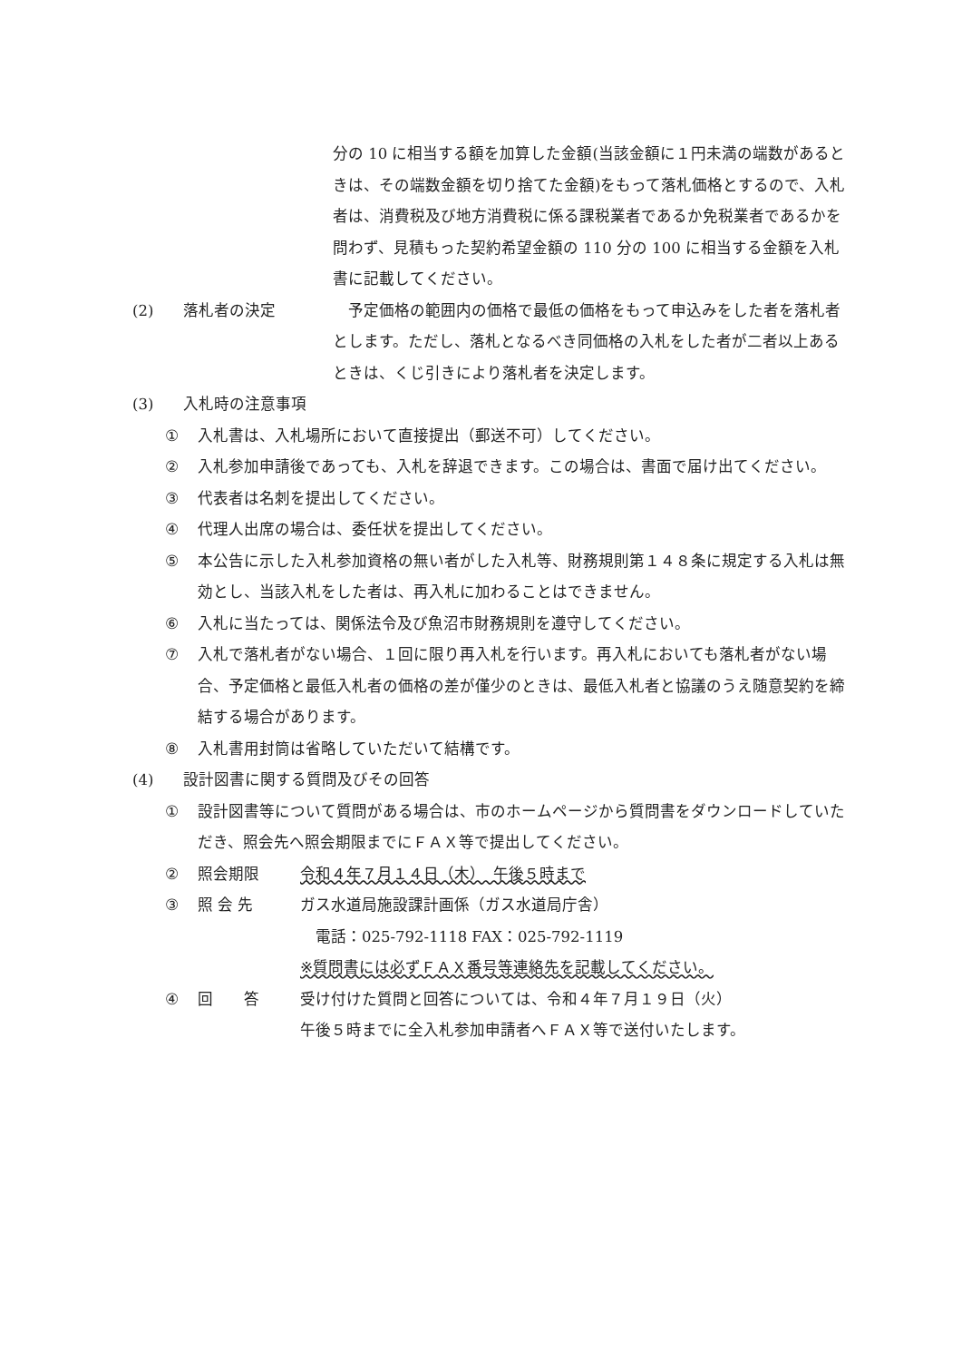分の 10 に相当する額を加算した金額(当該金額に１円未満の端数があるときは、その端数金額を切り捨てた金額)をもって落札価格とするので、入札者は、消費税及び地方消費税に係る課税業者であるか免税業者であるかを問わず、見積もった契約希望金額の 110 分の 100 に相当する金額を入札書に記載してください。
(2) 落札者の決定　予定価格の範囲内の価格で最低の価格をもって申込みをした者を落札者とします。ただし、落札となるべき同価格の入札をした者が二者以上あるときは、くじ引きにより落札者を決定します。
(3) 入札時の注意事項
① 入札書は、入札場所において直接提出（郵送不可）してください。
② 入札参加申請後であっても、入札を辞退できます。この場合は、書面で届け出てください。
③ 代表者は名刺を提出してください。
④ 代理人出席の場合は、委任状を提出してください。
⑤ 本公告に示した入札参加資格の無い者がした入札等、財務規則第１４８条に規定する入札は無効とし、当該入札をした者は、再入札に加わることはできません。
⑥ 入札に当たっては、関係法令及び魚沼市財務規則を遵守してください。
⑦ 入札で落札者がない場合、１回に限り再入札を行います。再入札においても落札者がない場合、予定価格と最低入札者の価格の差が僅少のときは、最低入札者と協議のうえ随意契約を締結する場合があります。
⑧ 入札書用封筒は省略していただいて結構です。
(4) 設計図書に関する質問及びその回答
① 設計図書等について質問がある場合は、市のホームページから質問書をダウンロードしていただき、照会先へ照会期限までにＦＡＸ等で提出してください。
② 照会期限 令和４年７月１４日（木）　午後５時まで
③ 照 会 先 ガス水道局施設課計画係（ガス水道局庁舎）
　電話：025-792-1118 FAX：025-792-1119
※質問書には必ずＦＡＸ番号等連絡先を記載してください。
④ 回　　答 受け付けた質問と回答については、令和４年７月１９日（火）
午後５時までに全入札参加申請者へＦＡＸ等で送付いたします。